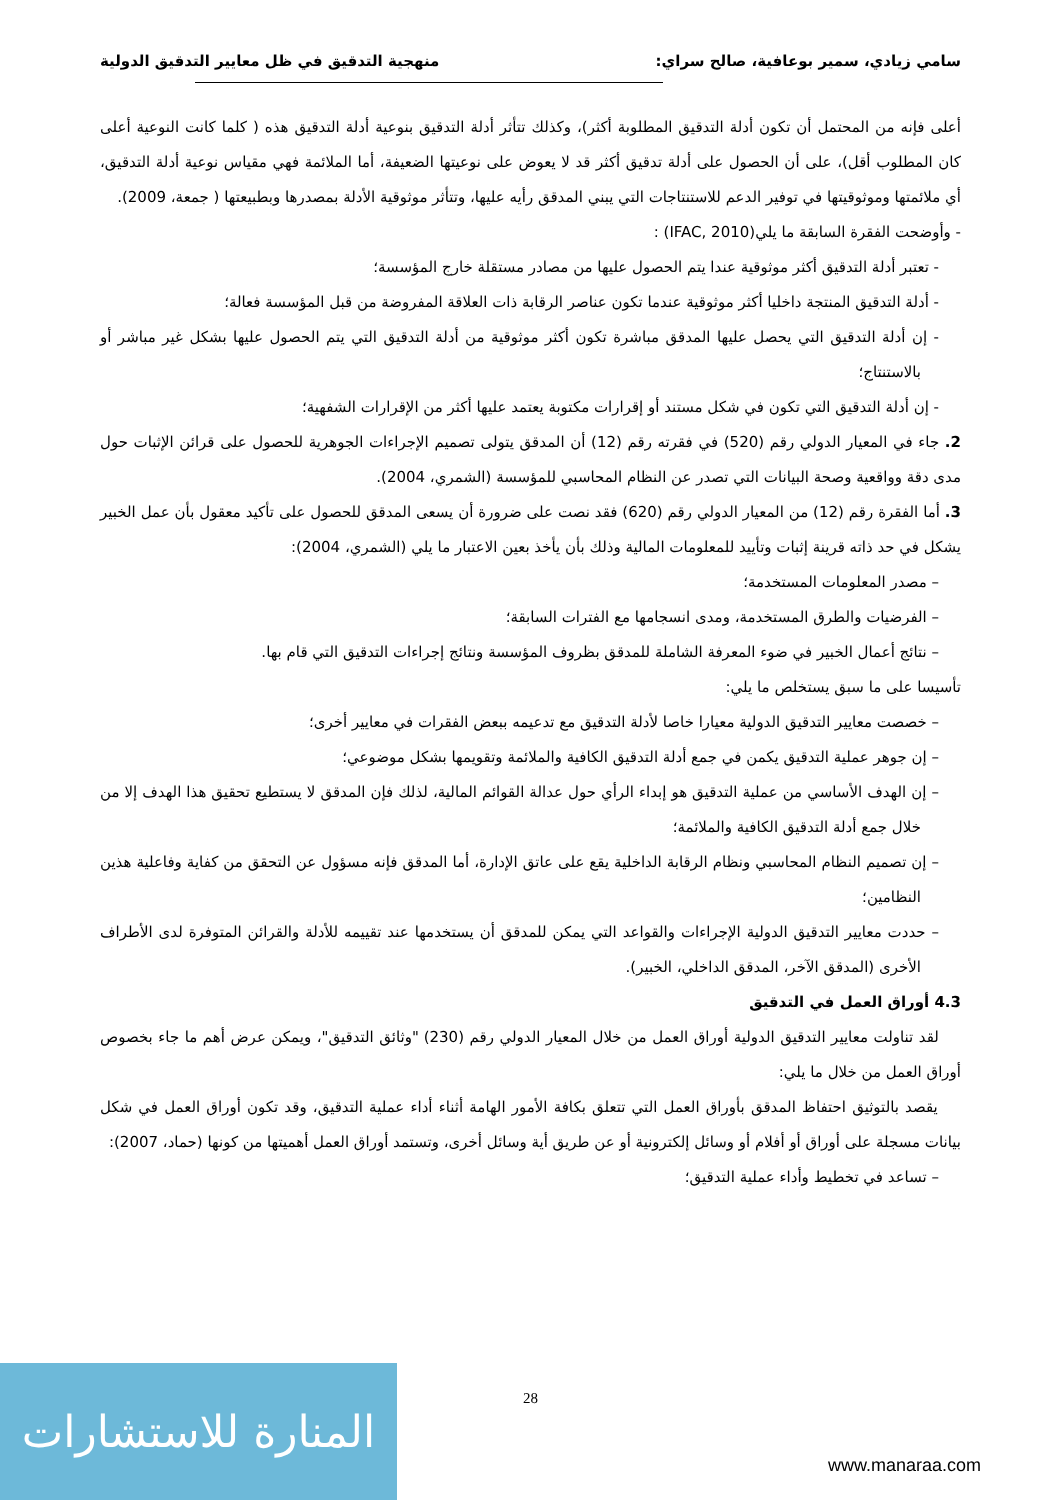سامي زيادي، سمير بوعافية، صالح سراي: منهجية التدقيق في ظل معايير التدقيق الدولية
أعلى فإنه من المحتمل أن تكون أدلة التدقيق المطلوبة أكثر)، وكذلك تتأثر أدلة التدقيق بنوعية أدلة التدقيق هذه ( كلما كانت النوعية أعلى كان المطلوب أقل)، على أن الحصول على أدلة تدقيق أكثر قد لا يعوض على نوعيتها الضعيفة، أما الملائمة فهي مقياس نوعية أدلة التدقيق، أي ملائمتها وموثوقيتها في توفير الدعم للاستنتاجات التي يبني المدقق رأيه عليها، وتتأثر موثوقية الأدلة بمصدرها وبطبيعتها ( جمعة، 2009).
- وأوضحت الفقرة السابقة ما يلي(IFAC, 2010) :
- تعتبر أدلة التدقيق أكثر موثوقية عندا يتم الحصول عليها من مصادر مستقلة خارج المؤسسة؛
- أدلة التدقيق المنتجة داخليا أكثر موثوقية عندما تكون عناصر الرقابة ذات العلاقة المفروضة من قبل المؤسسة فعالة؛
- إن أدلة التدقيق التي يحصل عليها المدقق مباشرة تكون أكثر موثوقية من أدلة التدقيق التي يتم الحصول عليها بشكل غير مباشر أو بالاستنتاج؛
- إن أدلة التدقيق التي تكون في شكل مستند أو إقرارات مكتوبة يعتمد عليها أكثر من الإقرارات الشفهية؛
2. جاء في المعيار الدولي رقم (520) في فقرته رقم (12) أن المدقق يتولى تصميم الإجراءات الجوهرية للحصول على قرائن الإثبات حول مدى دقة وواقعية وصحة البيانات التي تصدر عن النظام المحاسبي للمؤسسة (الشمري، 2004).
3. أما الفقرة رقم (12) من المعيار الدولي رقم (620) فقد نصت على ضرورة أن يسعى المدقق للحصول على تأكيد معقول بأن عمل الخبير يشكل في حد ذاته قرينة إثبات وتأييد للمعلومات المالية وذلك بأن يأخذ بعين الاعتبار ما يلي (الشمري، 2004):
– مصدر المعلومات المستخدمة؛
– الفرضيات والطرق المستخدمة، ومدى انسجامها مع الفترات السابقة؛
– نتائج أعمال الخبير في ضوء المعرفة الشاملة للمدقق بظروف المؤسسة ونتائج إجراءات التدقيق التي قام بها.
تأسيسا على ما سبق يستخلص ما يلي:
– خصصت معايير التدقيق الدولية معيارا خاصا لأدلة التدقيق مع تدعيمه ببعض الفقرات في معايير أخرى؛
– إن جوهر عملية التدقيق يكمن في جمع أدلة التدقيق الكافية والملائمة وتقويمها بشكل موضوعي؛
– إن الهدف الأساسي من عملية التدقيق هو إبداء الرأي حول عدالة القوائم المالية، لذلك فإن المدقق لا يستطيع تحقيق هذا الهدف إلا من خلال جمع أدلة التدقيق الكافية والملائمة؛
– إن تصميم النظام المحاسبي ونظام الرقابة الداخلية يقع على عاتق الإدارة، أما المدقق فإنه مسؤول عن التحقق من كفاية وفاعلية هذين النظامين؛
– حددت معايير التدقيق الدولية الإجراءات والقواعد التي يمكن للمدقق أن يستخدمها عند تقييمه للأدلة والقرائن المتوفرة لدى الأطراف الأخرى (المدقق الآخر، المدقق الداخلي، الخبير).
4.3 أوراق العمل في التدقيق
لقد تناولت معايير التدقيق الدولية أوراق العمل من خلال المعيار الدولي رقم (230) "وثائق التدقيق"، ويمكن عرض أهم ما جاء بخصوص أوراق العمل من خلال ما يلي:
يقصد بالتوثيق احتفاظ المدقق بأوراق العمل التي تتعلق بكافة الأمور الهامة أثناء أداء عملية التدقيق، وقد تكون أوراق العمل في شكل بيانات مسجلة على أوراق أو أفلام أو وسائل إلكترونية أو عن طريق أية وسائل أخرى، وتستمد أوراق العمل أهميتها من كونها (حماد، 2007):
– تساعد في تخطيط وأداء عملية التدقيق؛
28
المنارة للاستشارات
www.manaraa.com